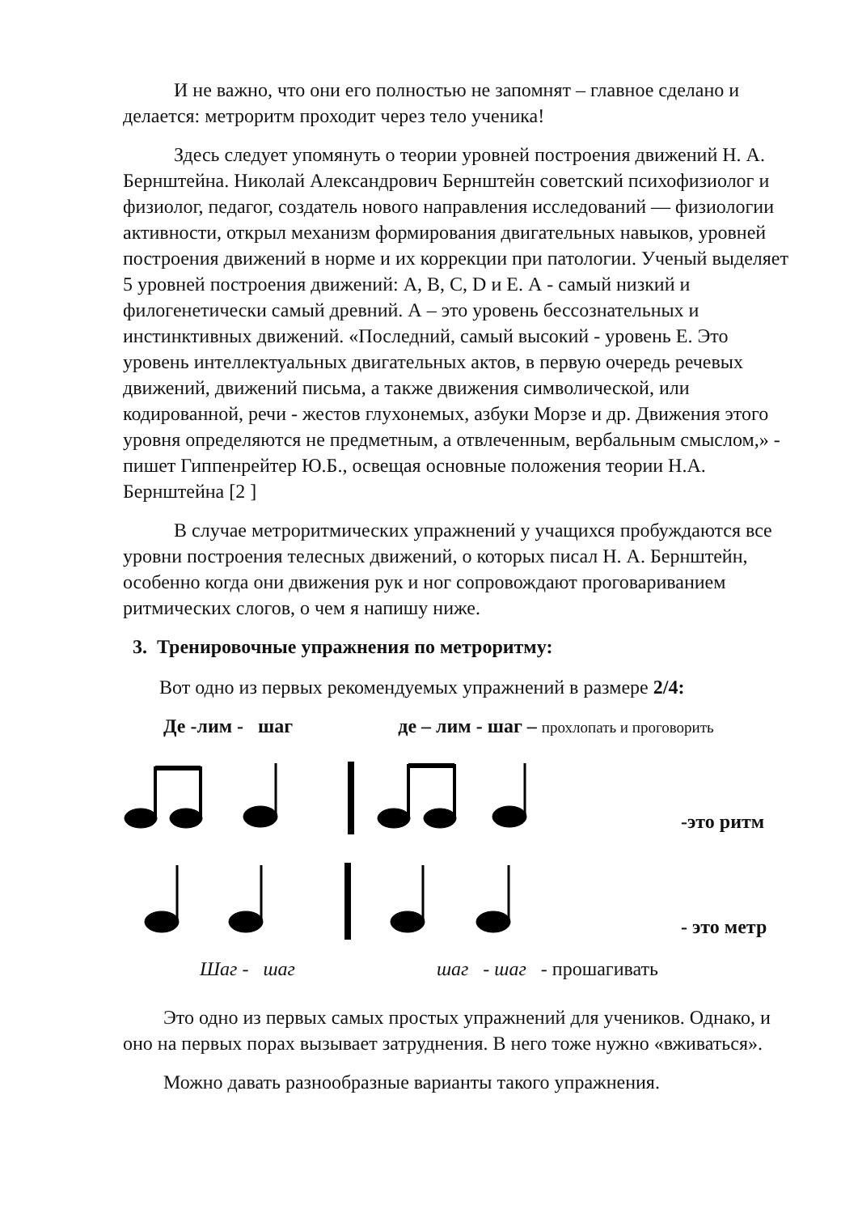И не важно, что они его полностью не запомнят – главное сделано и делается: метроритм проходит через тело ученика!
Здесь следует упомянуть о теории уровней построения движений Н. А. Бернштейна. Николай Александрович Бернштейн советский психофизиолог и физиолог, педагог, создатель нового направления исследований — физиологии активности, открыл механизм формирования двигательных навыков, уровней построения движений в норме и их коррекции при патологии. Ученый выделяет 5 уровней построения движений: A, B, C, D и E. А - самый низкий и филогенетически самый древний. А – это уровень бессознательных и инстинктивных движений. «Последний, самый высокий - уровень Е. Это уровень интеллектуальных двигательных актов, в первую очередь речевых движений, движений письма, а также движения символической, или кодированной, речи - жестов глухонемых, азбуки Морзе и др. Движения этого уровня определяются не предметным, а отвлеченным, вербальным смыслом,» - пишет Гиппенрейтер Ю.Б., освещая основные положения теории Н.А. Бернштейна [2 ]
В случае метроритмических упражнений у учащихся пробуждаются все уровни построения телесных движений, о которых писал Н. А. Бернштейн, особенно когда они движения рук и ног сопровождают проговариванием ритмических слогов, о чем я напишу ниже.
3. Тренировочные упражнения по метроритму:
Вот одно из первых рекомендуемых упражнений в размере 2/4:
Де -лим - шаг де – лим - шаг – прохлопать и проговорить
-это ритм
- это метр
Шаг - шаг шаг - шаг - прошагивать
Это одно из первых самых простых упражнений для учеников. Однако, и оно на первых порах вызывает затруднения. В него тоже нужно «вживаться».
Можно давать разнообразные варианты такого упражнения.